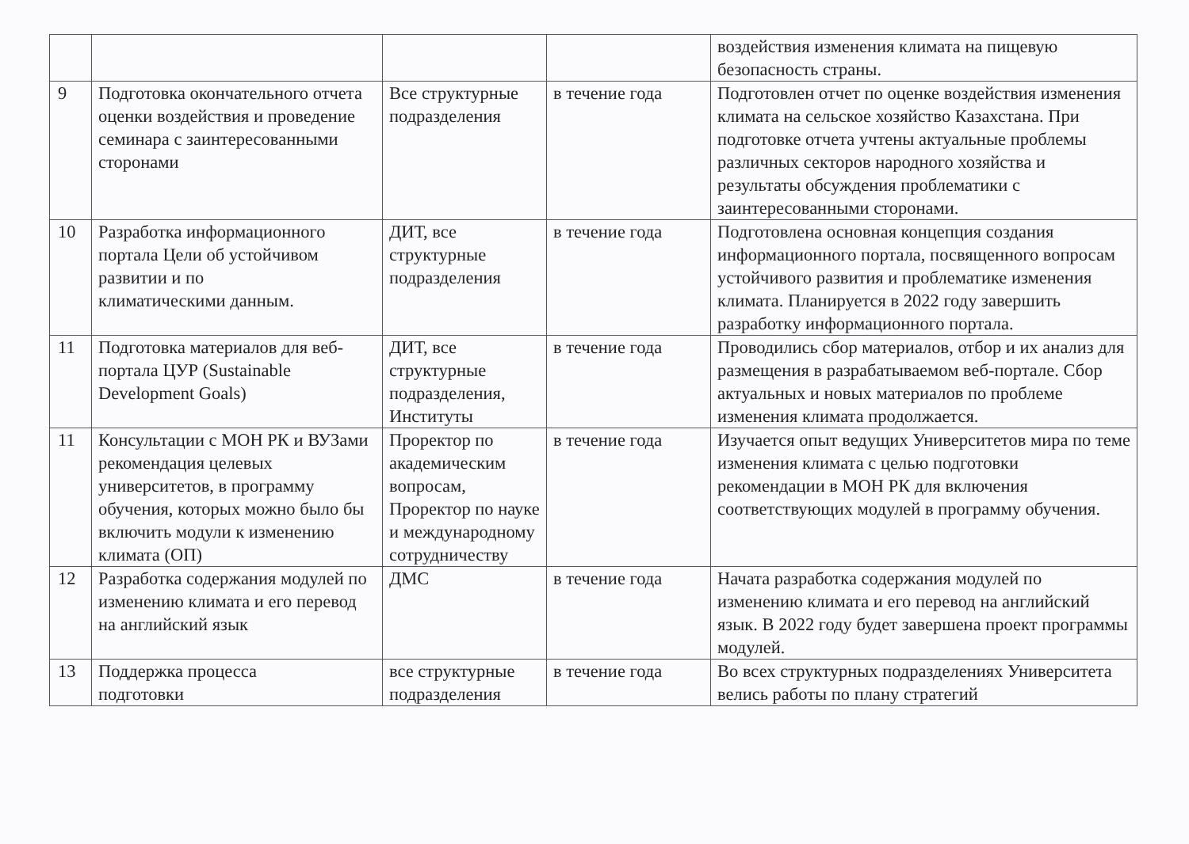| | | | | воздействия изменения климата на пищевую безопасность страны. |
| 9 | Подготовка окончательного отчета оценки воздействия и проведение семинара с заинтересованными сторонами | Все структурные подразделения | в течение года | Подготовлен отчет по оценке воздействия изменения климата на сельское хозяйство Казахстана. При подготовке отчета учтены актуальные проблемы различных секторов народного хозяйства и результаты обсуждения проблематики с заинтересованными сторонами. |
| 10 | Разработка информационного портала Цели об устойчивом развитии и по климатическими данным. | ДИТ, все структурные подразделения | в течение года | Подготовлена основная концепция создания информационного портала, посвященного вопросам устойчивого развития и проблематике изменения климата. Планируется в 2022 году завершить разработку информационного портала. |
| 11 | Подготовка материалов для веб-портала ЦУР (Sustainable Development Goals) | ДИТ, все структурные подразделения, Институты | в течение года | Проводились сбор материалов, отбор и их анализ для размещения в разрабатываемом веб-портале. Сбор актуальных и новых материалов по проблеме изменения климата продолжается. |
| 11 | Консультации с МОН РК и ВУЗами рекомендация целевых университетов, в программу обучения, которых можно было бы включить модули к изменению климата (ОП) | Проректор по академическим вопросам, Проректор по науке и международному сотрудничеству | в течение года | Изучается опыт ведущих Университетов мира по теме изменения климата с целью подготовки рекомендации в МОН РК для включения соответствующих модулей в программу обучения. |
| 12 | Разработка содержания модулей по изменению климата и его перевод на английский язык | ДМС | в течение года | Начата разработка содержания модулей по изменению климата и его перевод на английский язык. В 2022 году будет завершена проект программы модулей. |
| 13 | Поддержка процесса подготовки | все структурные подразделения | в течение года | Во всех структурных подразделениях Университета велись работы по плану стратегий |